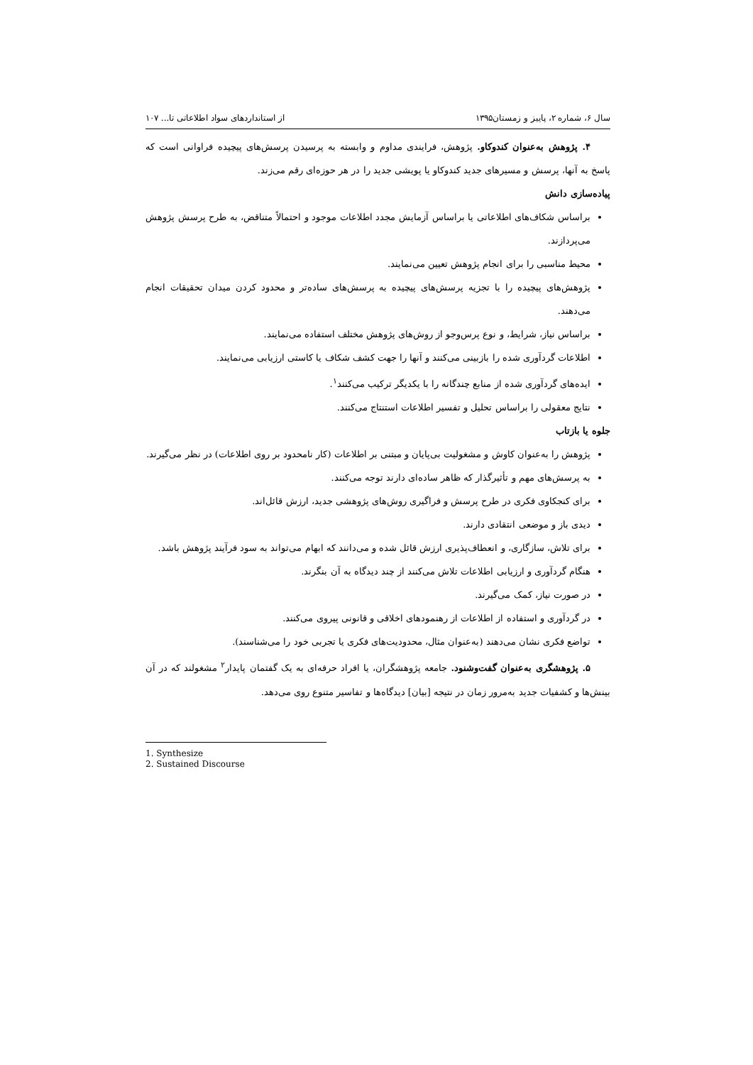سال ۶، شماره ۲، پاییز و زمستان۱۳۹۵ از استانداردهای سواد اطلاعاتی تا... ۱۰۷
۴. پژوهش به‌عنوان کندوکاو. پژوهش، فرایندی مداوم و وابسته به پرسیدن پرسش‌های پیچیده فراوانی است که پاسخ به آنها، پرسش و مسیرهای جدید کندوکاو یا پویشی جدید را در هر حوزه‌ای رقم می‌زند.
پیاده‌سازی دانش
براساس شکاف‌های اطلاعاتی یا براساس آزمایش مجدد اطلاعات موجود و احتمالاً متناقض، به طرح پرسش پژوهش می‌پردازند.
محیط مناسبی را برای انجام پژوهش تعیین می‌نمایند.
پژوهش‌های پیچیده را با تجزیه پرسش‌های پیچیده به پرسش‌های ساده‌تر و محدود کردن میدان تحقیقات انجام می‌دهند.
براساس نیاز، شرایط، و نوع پرس‌وجو از روش‌های پژوهش مختلف استفاده می‌نمایند.
اطلاعات گردآوری شده را بازبینی می‌کنند و آنها را جهت کشف شکاف یا کاستی ارزیابی می‌نمایند.
ایده‌های گردآوری شده از منابع چندگانه را با یکدیگر ترکیب می‌کنند<sup>۱</sup>.
نتایج معقولی را براساس تحلیل و تفسیر اطلاعات استنتاج می‌کنند.
جلوه یا بازتاب
پژوهش را به‌عنوان کاوش و مشغولیت بی‌پایان و مبتنی بر اطلاعات (کار نامحدود بر روی اطلاعات) در نظر می‌گیرند.
به پرسش‌های مهم و تأثیرگذار که ظاهر ساده‌ای دارند توجه می‌کنند.
برای کنجکاوی فکری در طرح پرسش و فراگیری روش‌های پژوهشی جدید، ارزش قائل‌اند.
دیدی باز و موضعی انتقادی دارند.
برای تلاش، سازگاری، و انعطاف‌پذیری ارزش قائل شده و می‌دانند که ابهام می‌تواند به سود فرآیند پژوهش باشد.
هنگام گردآوری و ارزیابی اطلاعات تلاش می‌کنند از چند دیدگاه به آن بنگرند.
در صورت نیاز، کمک می‌گیرند.
در گردآوری و استفاده از اطلاعات از رهنمودهای اخلاقی و قانونی پیروی می‌کنند.
تواضع فکری نشان می‌دهند (به‌عنوان مثال، محدودیت‌های فکری یا تجربی خود را می‌شناسند).
۵. پژوهشگری به‌عنوان گفت‌وشنود. جامعه پژوهشگران، یا افراد حرفه‌ای به یک گفتمان پایدار<sup>۲</sup> مشغولند که در آن بینش‌ها و کشفیات جدید به‌مرور زمان در نتیجه [بیان] دیدگاه‌ها و تفاسیر متنوع روی می‌دهد.
1. Synthesize
2. Sustained Discourse